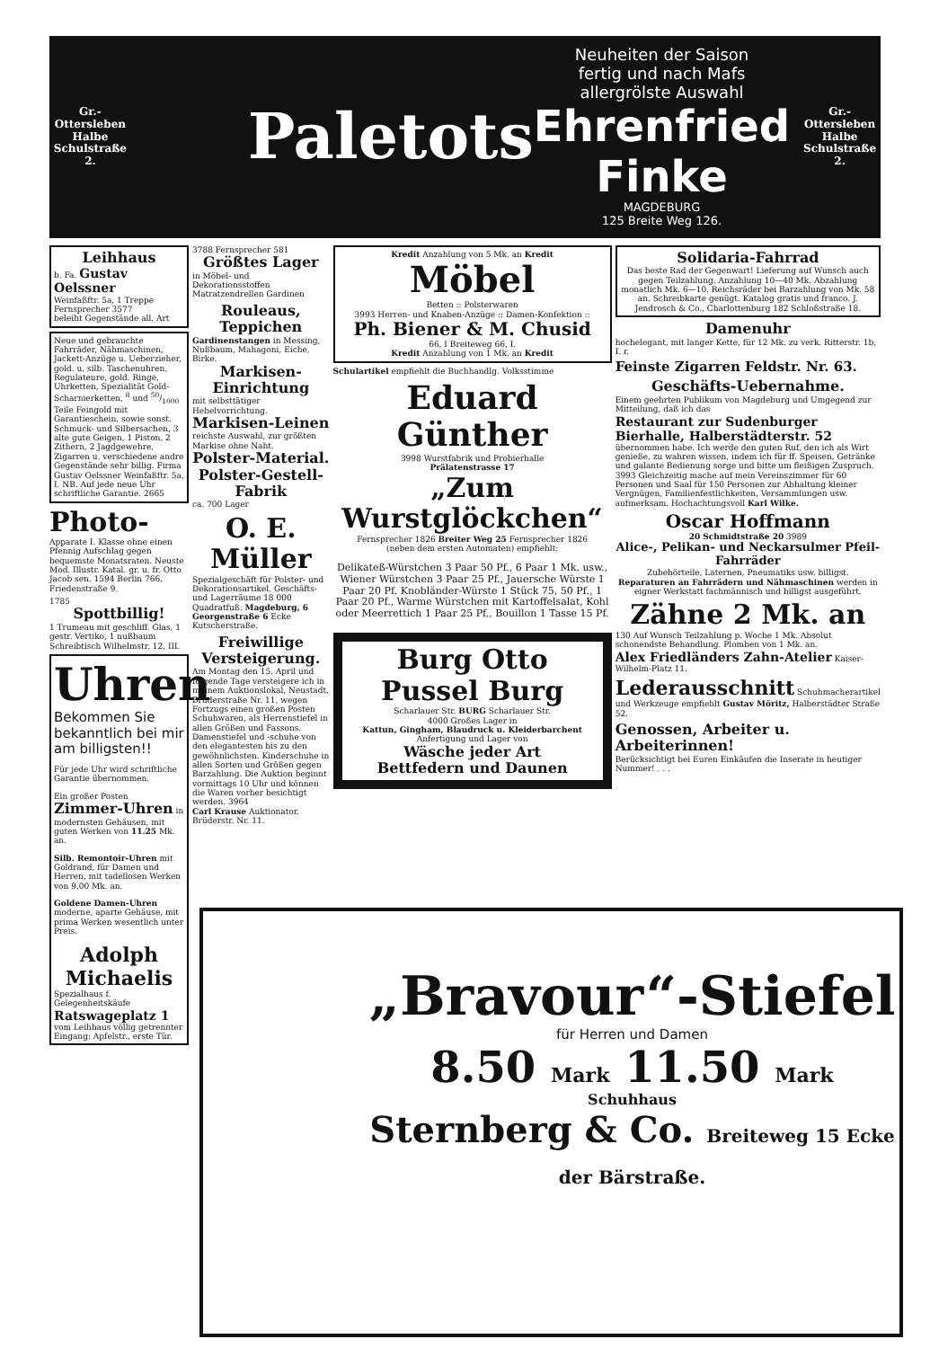Gr.-Ottersleben
Halbe Schulstraße 2.
Paletots
Neuheiten der Saison
fertig und nach Mafs
allergrölste Auswahl
Ehrenfried Finke
MAGDEBURG
125 Breite Weg 126.
Gr.-Ottersleben
Halbe Schulstraße 2.
Leihhaus
b. Fa. Gustav Oelssner
Weinfaßftr. 5a, 1 Treppe
Fernsprecher 3577
beleiht Gegenstände all. Art
Neue und gebrauchte Fahrräder, Nähmaschinen, Jackett-Anzüge u. Ueberzieher, gold. u. silb. Taschenuhren, Regulateure, gold. Ringe, Uhrketten, Spezialität Gold-Scharnierketten, <sup>8</sup> und 50/1000 Teile Feingold mit Garantieschein, sowie sonst. Schmuck- und Silbersachen, 3 alte gute Geigen, 1 Piston, 2 Zithern, 2 Jagdgewehre, Zigarren u. verschiedene andre Gegenstände sehr billig. Firma Gustav Oelssner Weinfaßftr. 5a, I. NB. Auf jede neue Uhr schriftliche Garantie. 2665
Photo- Apparate I. Klasse ohne einen Pfennig Aufschlag gegen bequemste Monatsraten. Neuste Mod. Illustr. Katal. gr. u. fr. Otto Jacob sen. 1594 Berlin 766, Friedenstraße 9.
1785
Spottbillig!
1 Trumeau mit geschliff. Glas, 1 gestr. Vertiko, 1 nußbaum Schreibtisch Wilhelmstr. 12, III.
Uhren
Bekommen Sie bekanntlich bei mir am billigsten!!
Für jede Uhr wird schriftliche Garantie übernommen.
Ein großer Posten Zimmer-Uhren in modernsten Gehäusen, mit guten Werken von 11.25 Mk. an.
Silb. Remontoir-Uhren mit Goldrand, für Damen und Herren, mit tadellosen Werken von 9.00 Mk. an.
Goldene Damen-Uhren moderne, aparte Gehäuse, mit prima Werken wesentlich unter Preis.
Adolph Michaelis
Spezialhaus f. Gelegenheitskäufe
Ratswageplatz 1
vom Leihhaus völlig getrennter Eingang: Apfelstr., erste Tür.
3788 Fernsprecher 581
Größtes Lager
in Möbel- und Dekorationsstoffen Matratzendrellen Gardinen
Rouleaus, Teppichen
Gardinenstangen in Messing, Nußbaum, Mahagoni, Eiche, Birke.
Markisen-Einrichtung
mit selbsttätiger Hebelvorrichtung.
Markisen-Leinen
reichste Auswahl, zur größten Markise ohne Naht.
Polster-Material.
Polster-Gestell-Fabrik
ca. 700 Lager
O. E. Müller
Spezialgeschäft für Polster- und Dekorationsartikel. Geschäfts- und Lagerräume 18 000 Quadratfuß. Magdeburg, 6 Georgenstraße 6 Ecke Kutscherstraße.
Freiwillige Versteigerung.
Am Montag den 15. April und folgende Tage versteigere ich in meinem Auktionslokal, Neustadt, Brüderstraße Nr. 11, wegen Fortzugs einen großen Posten Schuhwaren, als Herrenstiefel in allen Größen und Fassons. Damenstiefel und -schuhe von den elegantesten bis zu den gewöhnlichsten. Kinderschuhe in allen Sorten und Größen gegen Barzahlung. Die Auktion beginnt vormittags 10 Uhr und können die Waren vorher besichtigt werden. 3964
Carl Krause Auktionator, Brüderstr. Nr. 11.
Kredit Anzahlung von 5 Mk. an Kredit
Möbel
Betten :: Polsterwaren
3993 Herren- und Knaben-Anzüge :: Damen-Konfektion ::
Ph. Biener & M. Chusid
66, I Breiteweg 66, I.
Kredit Anzahlung von 1 Mk. an Kredit
Schulartikel empfiehlt die Buchhandlg. Volksstimme
Eduard Günther
3998 Wurstfabrik und Probierhalle
Prälatenstrasse 17
„Zum Wurstglöckchen“
Fernsprecher 1826 Breiter Weg 25 Fernsprecher 1826
(neben dem ersten Automaten) empfiehlt:
Delikateß-Würstchen 3 Paar 50 Pf., 6 Paar 1 Mk. usw., Wiener Würstchen 3 Paar 25 Pf., Jauersche Würste 1 Paar 20 Pf. Knobländer-Würste 1 Stück 75, 50 Pf., 1 Paar 20 Pf., Warme Würstchen mit Kartoffelsalat, Kohl oder Meerrettich 1 Paar 25 Pf., Bouillon 1 Tasse 15 Pf.
Burg Otto Pussel Burg
Scharlauer Str. BURG Scharlauer Str.
4000 Großes Lager in
Kattun, Gingham, Blaudruck u. Kleiderbarchent
Anfertigung und Lager von
Wäsche jeder Art
Bettfedern und Daunen
Solidaria-Fahrrad
Das beste Rad der Gegenwart! Lieferung auf Wunsch auch gegen Teilzahlung. Anzahlung 10—40 Mk. Abzahlung monatlich Mk. 6—10. Reichsräder bei Barzahlung von Mk. 58 an. Schreibkarte genügt. Katalog gratis und franco. J. Jendrosch & Co., Charlottenburg 182 Schloßstraße 18.
Damenuhr
hochelegant, mit langer Kette, für 12 Mk. zu verk. Ritterstr. 1b, I. r.
Feinste Zigarren Feldstr. Nr. 63.
Geschäfts-Uebernahme.
Einem geehrten Publikum von Magdeburg und Umgegend zur Mitteilung, daß ich das
Restaurant zur Sudenburger Bierhalle, Halberstädterstr. 52
übernommen habe. Ich werde den guten Ruf, den ich als Wirt genieße, zu wahren wissen, indem ich für ff. Speisen, Getränke und galante Bedienung sorge und bitte um fleißigen Zuspruch. 3993 Gleichzeitig mache auf mein Vereinszimmer für 60 Personen und Saal für 150 Personen zur Abhaltung kleiner Vergnügen, Familienfestlichkeiten, Versammlungen usw. aufmerksam. Hochachtungsvoll Karl Wilke.
Oscar Hoffmann
20 Schmidtstraße 20 3989
Alice-, Pelikan- und Neckarsulmer Pfeil-Fahrräder
Zubehörteile, Laternen, Pneumatiks usw. billigst.
Reparaturen an Fahrrädern und Nähmaschinen werden in eigner Werkstatt fachmännisch und billigst ausgeführt.
Zähne 2 Mk. an
130 Auf Wunsch Teilzahlung p. Woche 1 Mk. Absolut schonendste Behandlung. Plomben von 1 Mk. an.
Alex Friedländers Zahn-Atelier Kaiser-Wilhelm-Platz 11.
Lederausschnitt Schuhmacherartikel und Werkzeuge empfiehlt Gustav Möritz, Halberstädter Straße 52.
Genossen, Arbeiter u. Arbeiterinnen!
Berücksichtigt bei Euren Einkäufen die Inserate in heutiger Nummer! . . .
„Bravour“-Stiefel
für Herren und Damen
8.50 Mark 11.50 Mark
Schuhhaus
Sternberg & Co. Breiteweg 15 Ecke der Bärstraße.